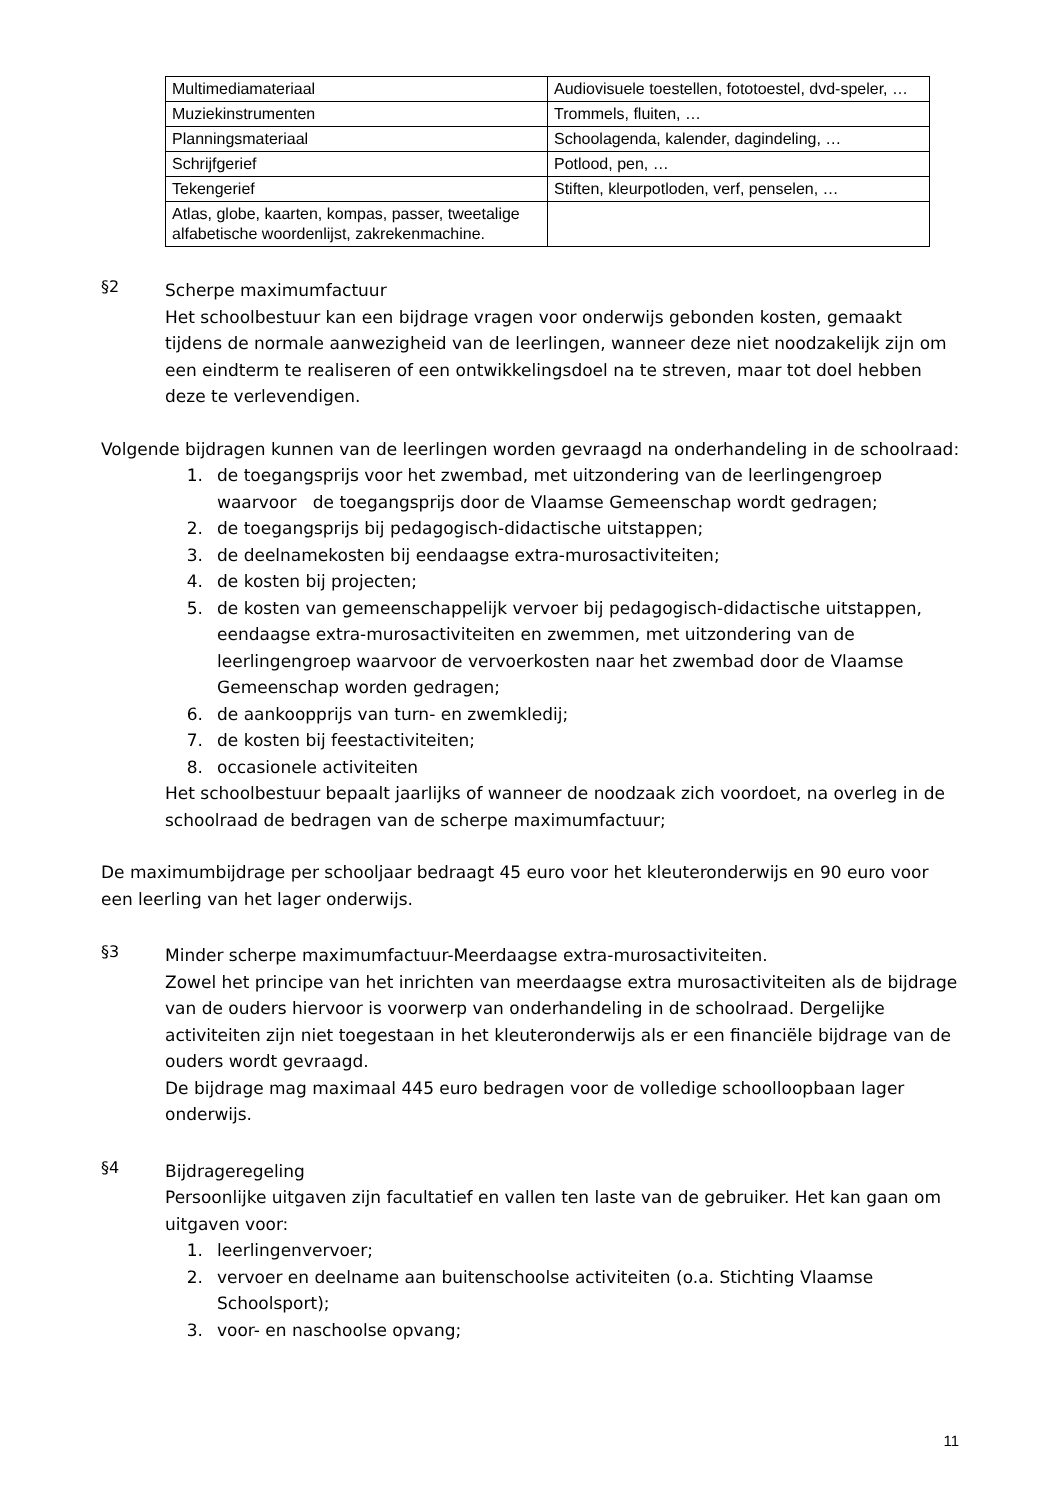| Multimediamateriaal | Audiovisuele toestellen, fototoestel, dvd-speler, … |
| Muziekinstrumenten | Trommels, fluiten, … |
| Planningsmateriaal | Schoolagenda, kalender, dagindeling, … |
| Schrijfgerief | Potlood, pen, … |
| Tekengerief | Stiften, kleurpotloden, verf, penselen, … |
| Atlas, globe, kaarten, kompas, passer, tweetalige alfabetische woordenlijst, zakrekenmachine. | |
§2
Scherpe maximumfactuur
Het schoolbestuur kan een bijdrage vragen voor onderwijs gebonden kosten, gemaakt tijdens de normale aanwezigheid van de leerlingen, wanneer deze niet noodzakelijk zijn om een eindterm te realiseren of een ontwikkelingsdoel na te streven, maar tot doel hebben deze te verlevendigen.
Volgende bijdragen kunnen van de leerlingen worden gevraagd na onderhandeling in de schoolraad:
1. de toegangsprijs voor het zwembad, met uitzondering van de leerlingengroep waarvoor de toegangsprijs door de Vlaamse Gemeenschap wordt gedragen;
2. de toegangsprijs bij pedagogisch-didactische uitstappen;
3. de deelnamekosten bij eendaagse extra-murosactiviteiten;
4. de kosten bij projecten;
5. de kosten van gemeenschappelijk vervoer bij pedagogisch-didactische uitstappen, eendaagse extra-murosactiviteiten en zwemmen, met uitzondering van de leerlingengroep waarvoor de vervoerkosten naar het zwembad door de Vlaamse Gemeenschap worden gedragen;
6. de aankoopprijs van turn- en zwemkledij;
7. de kosten bij feestactiviteiten;
8. occasionele activiteiten
Het schoolbestuur bepaalt jaarlijks of wanneer de noodzaak zich voordoet, na overleg in de schoolraad de bedragen van de scherpe maximumfactuur;
De maximumbijdrage per schooljaar bedraagt 45 euro voor het kleuteronderwijs en 90 euro voor een leerling van het lager onderwijs.
§3
Minder scherpe maximumfactuur-Meerdaagse extra-murosactiviteiten.
Zowel het principe van het inrichten van meerdaagse extra murosactiviteiten als de bijdrage van de ouders hiervoor is voorwerp van onderhandeling in de schoolraad. Dergelijke activiteiten zijn niet toegestaan in het kleuteronderwijs als er een financiële bijdrage van de ouders wordt gevraagd.
De bijdrage mag maximaal 445 euro bedragen voor de volledige schoolloopbaan lager onderwijs.
§4
Bijdrageregeling
Persoonlijke uitgaven zijn facultatief en vallen ten laste van de gebruiker. Het kan gaan om uitgaven voor:
1. leerlingenvervoer;
2. vervoer en deelname aan buitenschoolse activiteiten (o.a. Stichting Vlaamse Schoolsport);
3. voor- en naschoolse opvang;
11